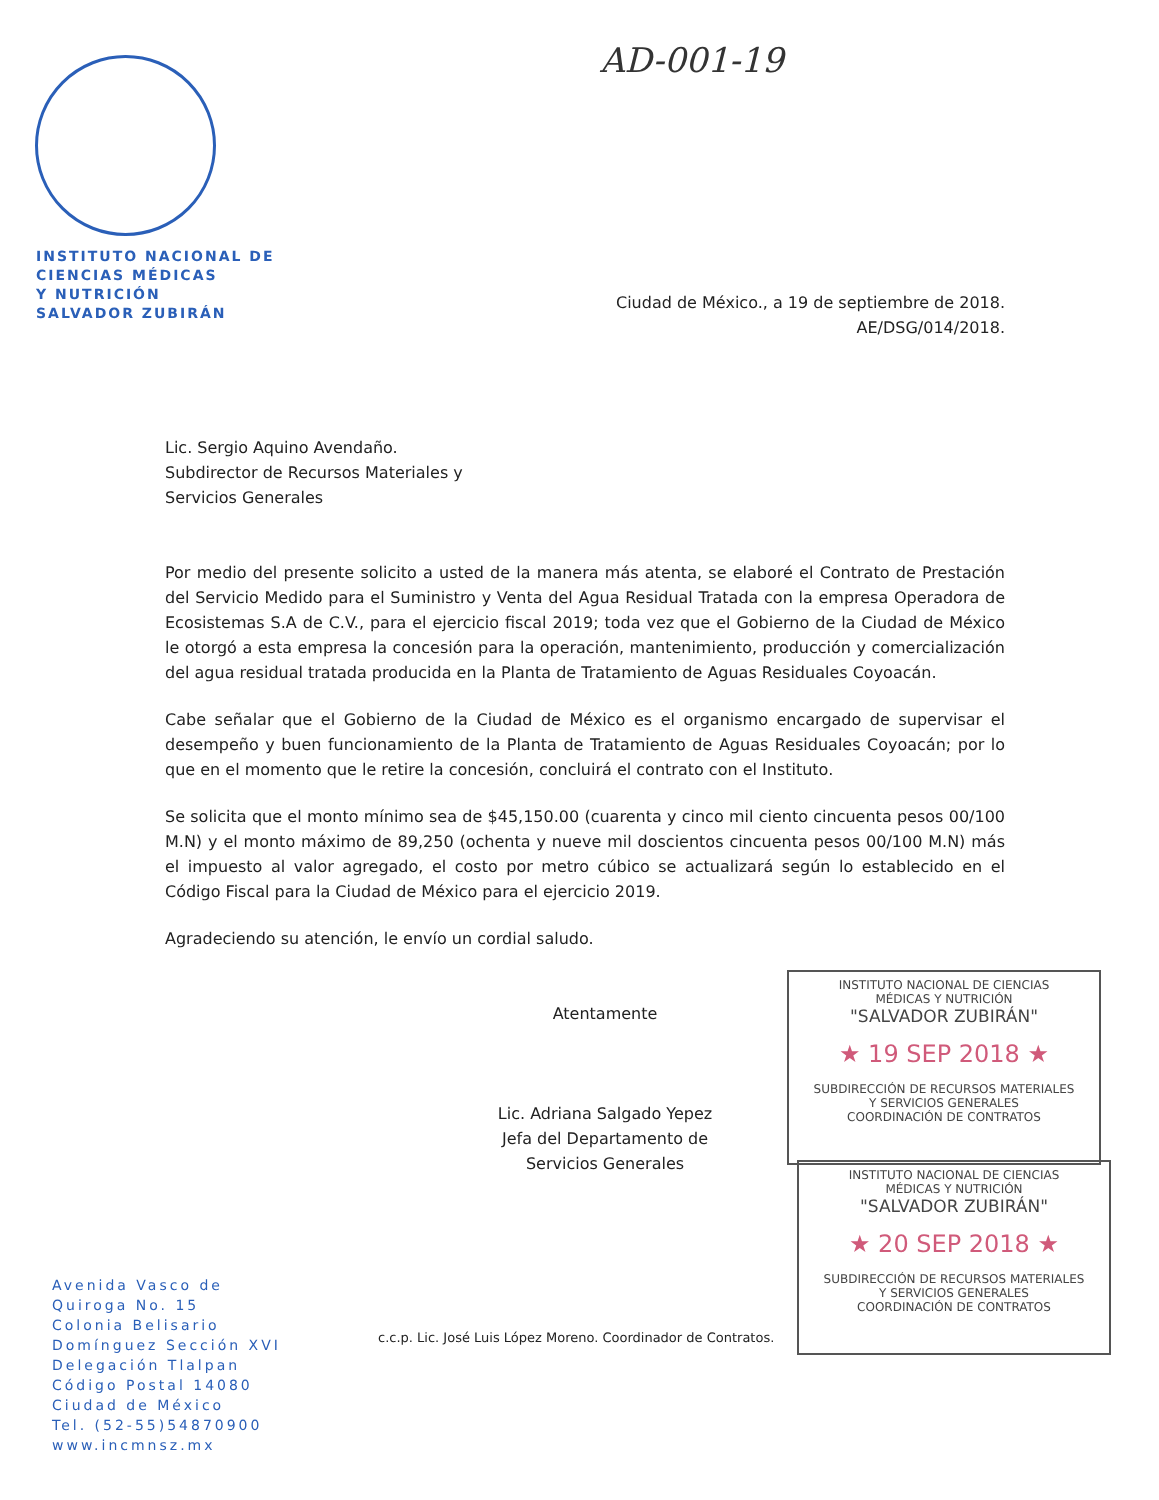INSTITUTO NACIONAL DE
CIENCIAS MÉDICAS
Y NUTRICIÓN
SALVADOR ZUBIRÁN
AD-001-19
Ciudad de México., a 19 de septiembre de 2018.
AE/DSG/014/2018.
Lic. Sergio Aquino Avendaño.
Subdirector de Recursos Materiales y
Servicios Generales
Por medio del presente solicito a usted de la manera más atenta, se elaboré el Contrato de Prestación del Servicio Medido para el Suministro y Venta del Agua Residual Tratada con la empresa Operadora de Ecosistemas S.A de C.V., para el ejercicio fiscal 2019; toda vez que el Gobierno de la Ciudad de México le otorgó a esta empresa la concesión para la operación, mantenimiento, producción y comercialización del agua residual tratada producida en la Planta de Tratamiento de Aguas Residuales Coyoacán.
Cabe señalar que el Gobierno de la Ciudad de México es el organismo encargado de supervisar el desempeño y buen funcionamiento de la Planta de Tratamiento de Aguas Residuales Coyoacán; por lo que en el momento que le retire la concesión, concluirá el contrato con el Instituto.
Se solicita que el monto mínimo sea de $45,150.00 (cuarenta y cinco mil ciento cincuenta pesos 00/100 M.N) y el monto máximo de 89,250 (ochenta y nueve mil doscientos cincuenta pesos 00/100 M.N) más el impuesto al valor agregado, el costo por metro cúbico se actualizará según lo establecido en el Código Fiscal para la Ciudad de México para el ejercicio 2019.
Agradeciendo su atención, le envío un cordial saludo.
Atentamente
Lic. Adriana Salgado Yepez
Jefa del Departamento de
Servicios Generales
INSTITUTO NACIONAL DE CIENCIAS
MÉDICAS Y NUTRICIÓN
"SALVADOR ZUBIRÁN"
★ 19 SEP 2018 ★
SUBDIRECCIÓN DE RECURSOS MATERIALES
Y SERVICIOS GENERALES
COORDINACIÓN DE CONTRATOS
INSTITUTO NACIONAL DE CIENCIAS
MÉDICAS Y NUTRICIÓN
"SALVADOR ZUBIRÁN"
★ 20 SEP 2018 ★
SUBDIRECCIÓN DE RECURSOS MATERIALES
Y SERVICIOS GENERALES
COORDINACIÓN DE CONTRATOS
Avenida Vasco de
Quiroga No. 15
Colonia Belisario
Domínguez Sección XVI
Delegación Tlalpan
Código Postal 14080
Ciudad de México
Tel. (52-55)54870900
www.incmnsz.mx
c.c.p. Lic. José Luis López Moreno. Coordinador de Contratos.